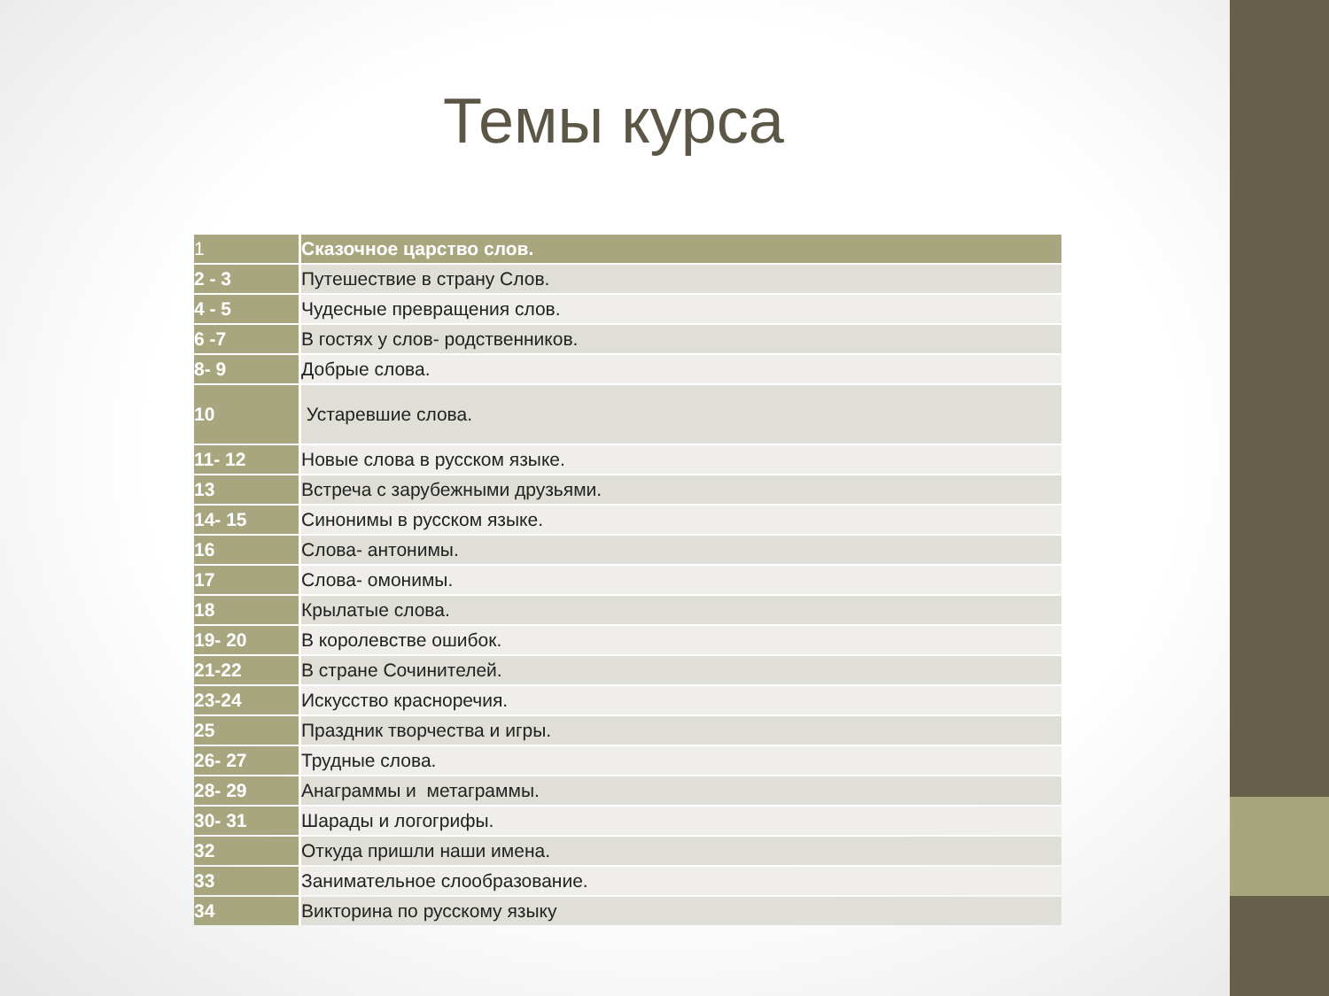Темы курса
| 1 | Сказочное царство слов. |
| 2 - 3 | Путешествие в страну Слов. |
| 4 - 5 | Чудесные превращения слов. |
| 6 -7 | В гостях у слов- родственников. |
| 8- 9 | Добрые слова. |
| 10 | Устаревшие слова. |
| 11- 12 | Новые слова в русском языке. |
| 13 | Встреча с зарубежными друзьями. |
| 14- 15 | Синонимы в русском языке. |
| 16 | Слова- антонимы. |
| 17 | Слова- омонимы. |
| 18 | Крылатые слова. |
| 19- 20 | В королевстве ошибок. |
| 21-22 | В стране Сочинителей. |
| 23-24 | Искусство красноречия. |
| 25 | Праздник творчества и игры. |
| 26- 27 | Трудные слова. |
| 28- 29 | Анаграммы и метаграммы. |
| 30- 31 | Шарады и логогрифы. |
| 32 | Откуда пришли наши имена. |
| 33 | Занимательное слообразование. |
| 34 | Викторина по русскому языку |